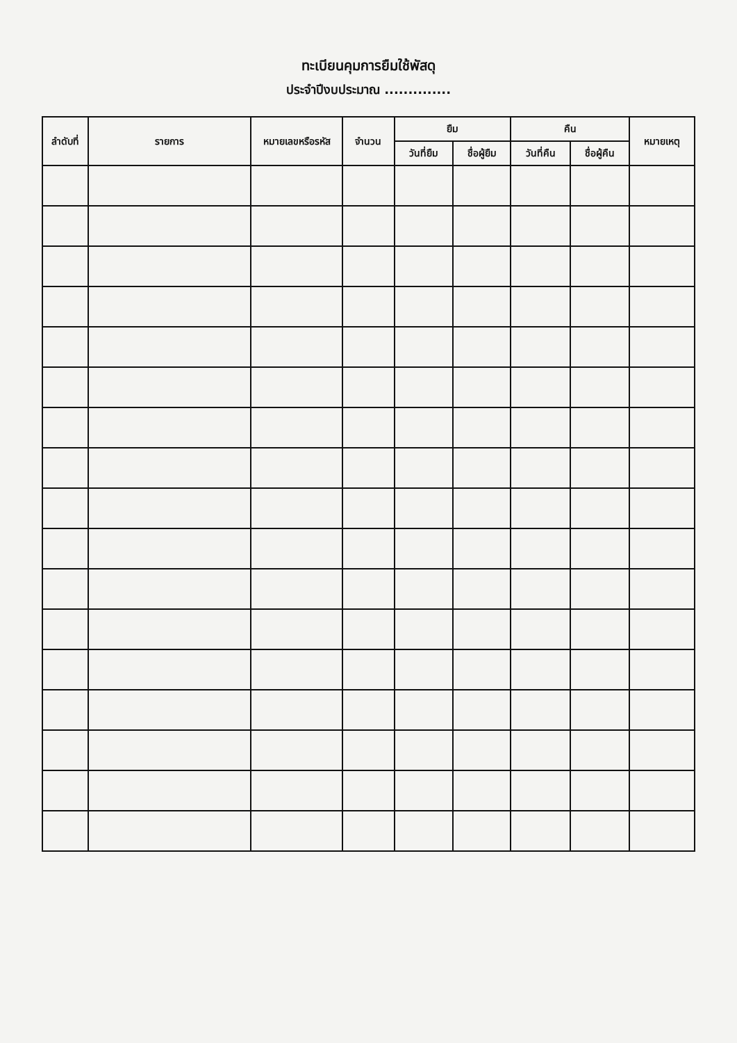ทะเบียนคุมการยืมใช้พัสดุ
ประจำปีงบประมาณ ..............
| ลำดับที่ | รายการ | หมายเลขหรือรหัส | จำนวน | ยืม | | คืน | | หมายเหตุ |
| --- | --- | --- | --- | --- | --- | --- | --- | --- |
| | | | | วันที่ยืม | ชื่อผู้ยืม | วันที่คืน | ชื่อผู้คืน | |